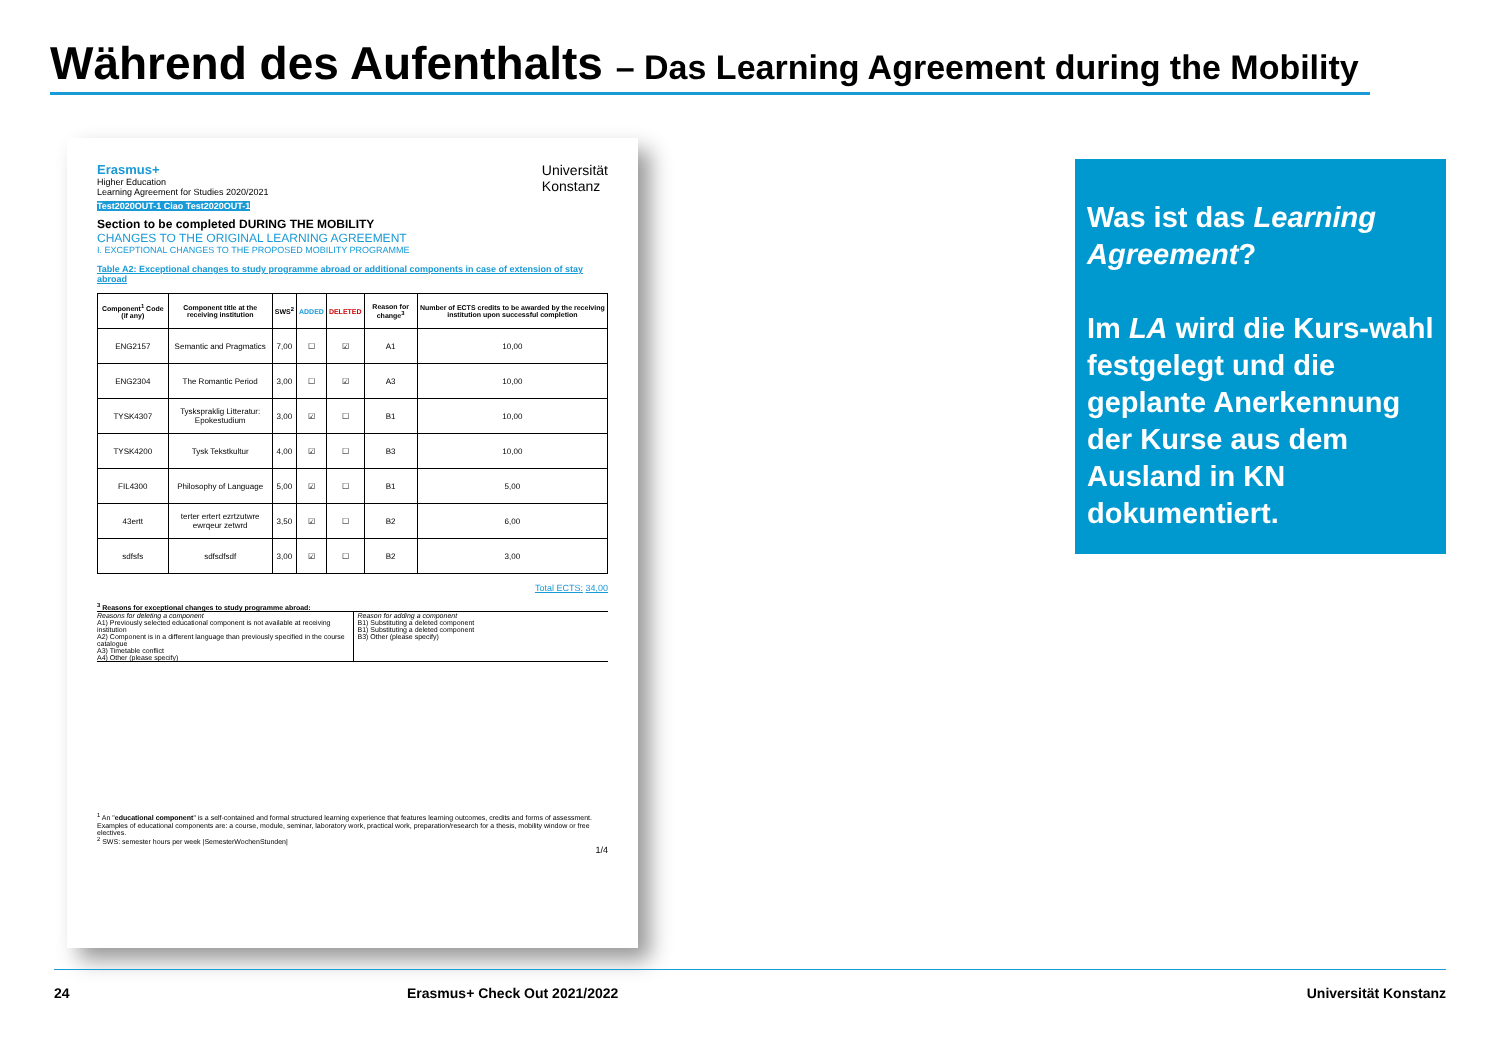Während des Aufenthalts – Das Learning Agreement during the Mobility
Erasmus+
Higher Education
Learning Agreement for Studies 2020/2021
Universität
Konstanz
Test2020OUT-1 Ciao Test2020OUT-1
Section to be completed DURING THE MOBILITY
CHANGES TO THE ORIGINAL LEARNING AGREEMENT
I. EXCEPTIONAL CHANGES TO THE PROPOSED MOBILITY PROGRAMME
Table A2: Exceptional changes to study programme abroad or additional components in case of extension of stay abroad
| Component<sup>1</sup> Code (if any) | Component title at the receiving institution | SWS<sup>2</sup> | ADDED | DELETED | Reason for change<sup>3</sup> | Number of ECTS credits to be awarded by the receiving institution upon successful completion |
| --- | --- | --- | --- | --- | --- | --- |
| ENG2157 | Semantic and Pragmatics | 7,00 | ☐ | ☑ | A1 | 10,00 |
| ENG2304 | The Romantic Period | 3,00 | ☐ | ☑ | A3 | 10,00 |
| TYSK4307 | Tyskspraklig Litteratur: Epokestudium | 3,00 | ☑ | ☐ | B1 | 10,00 |
| TYSK4200 | Tysk Tekstkultur | 4,00 | ☑ | ☐ | B3 | 10,00 |
| FIL4300 | Philosophy of Language | 5,00 | ☑ | ☐ | B1 | 5,00 |
| 43ertt | terter ertert ezrtzutwre ewrqeur zetwrd | 3,50 | ☑ | ☐ | B2 | 6,00 |
| sdfsfs | sdfsdfsdf | 3,00 | ☑ | ☐ | B2 | 3,00 |
Total ECTS: 34,00
<sup>3</sup> Reasons for exceptional changes to study programme abroad:
Reasons for deleting a component
A1) Previously selected educational component is not available at receiving institution
A2) Component is in a different language than previously specified in the course catalogue
A3) Timetable conflict
A4) Other (please specify)
Reason for adding a component
B1) Substituting a deleted component
B1) Substituting a deleted component
B3) Other (please specify)
<sup>1</sup> An "educational component" is a self-contained and formal structured learning experience that features learning outcomes, credits and forms of assessment. Examples of educational components are: a course, module, seminar, laboratory work, practical work, preparation/research for a thesis, mobility window or free electives.
<sup>2</sup> SWS: semester hours per week |SemesterWochenStunden|
1/4
Was ist das Learning Agreement?
Im LA wird die Kurs-wahl festgelegt und die geplante Anerkennung der Kurse aus dem Ausland in KN dokumentiert.
24 Erasmus+ Check Out 2021/2022 Universität Konstanz